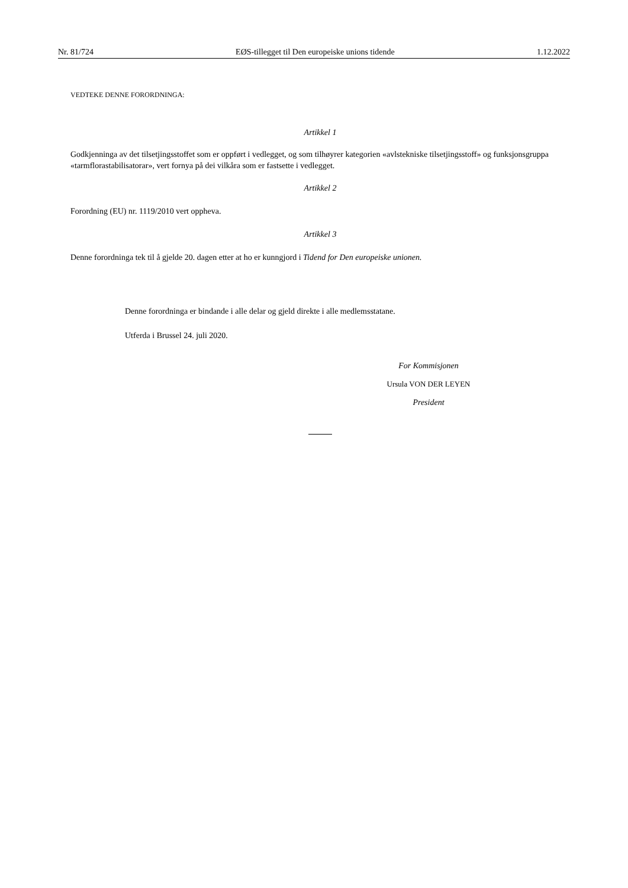Nr. 81/724 EØS-tillegget til Den europeiske unions tidende 1.12.2022
VEDTEKE DENNE FORORDNINGA:
Artikkel 1
Godkjenninga av det tilsetjingsstoffet som er oppført i vedlegget, og som tilhøyrer kategorien «avlstekniske tilsetjingsstoff» og funksjonsgruppa «tarmflorastabilisatorar», vert fornya på dei vilkåra som er fastsette i vedlegget.
Artikkel 2
Forordning (EU) nr. 1119/2010 vert oppheva.
Artikkel 3
Denne forordninga tek til å gjelde 20. dagen etter at ho er kunngjord i Tidend for Den europeiske unionen.
Denne forordninga er bindande i alle delar og gjeld direkte i alle medlemsstatane.
Utferda i Brussel 24. juli 2020.
For Kommisjonen
Ursula VON DER LEYEN
President